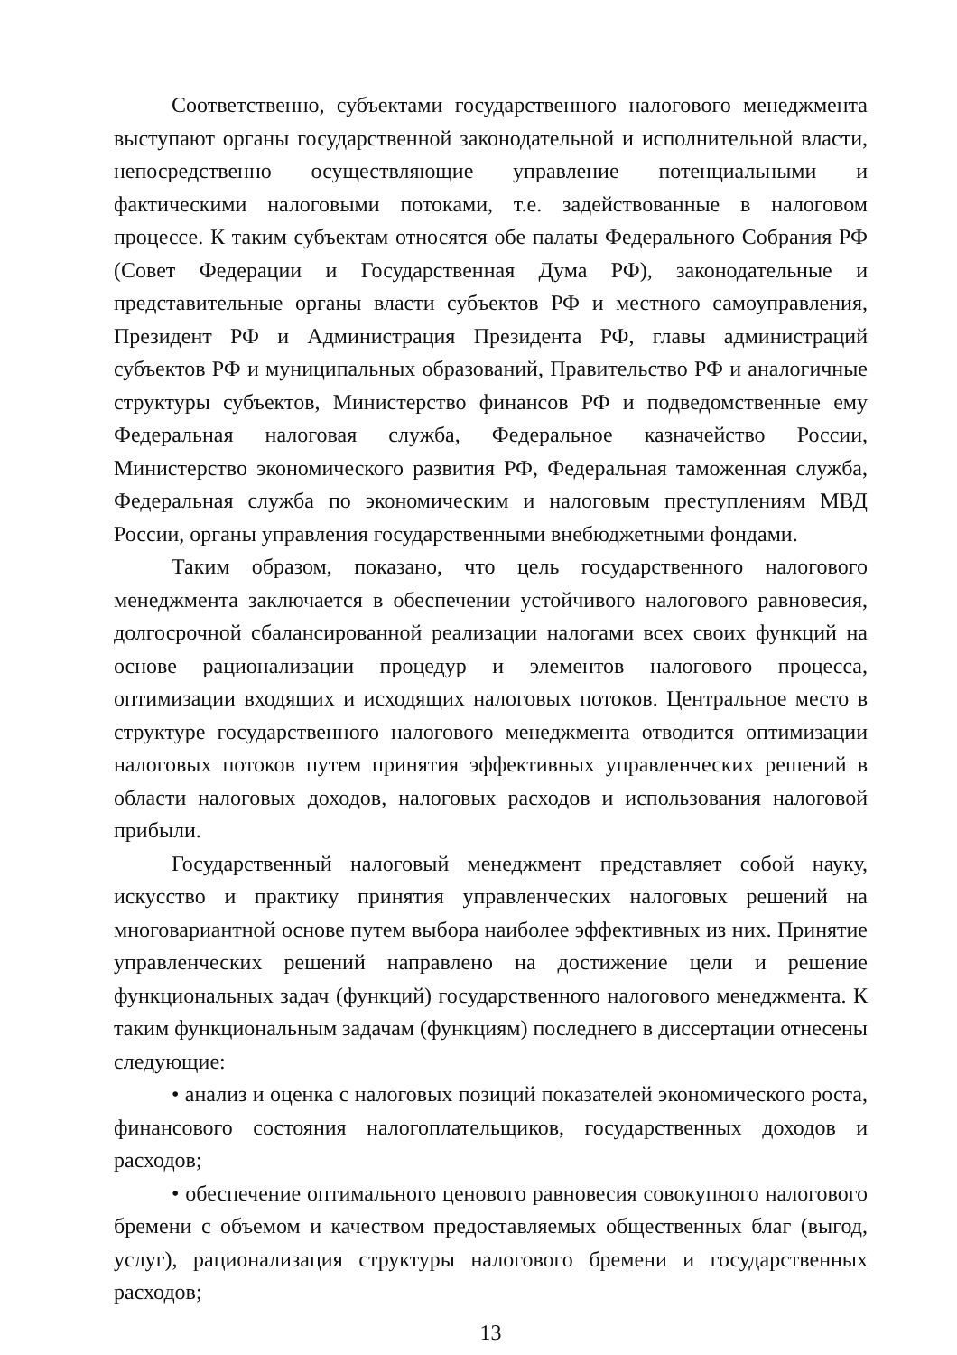Соответственно, субъектами государственного налогового менеджмента выступают органы государственной законодательной и исполнительной власти, непосредственно осуществляющие управление потенциальными и фактическими налоговыми потоками, т.е. задействованные в налоговом процессе. К таким субъектам относятся обе палаты Федерального Собрания РФ (Совет Федерации и Государственная Дума РФ), законодательные и представительные органы власти субъектов РФ и местного самоуправления, Президент РФ и Администрация Президента РФ, главы администраций субъектов РФ и муниципальных образований, Правительство РФ и аналогичные структуры субъектов, Министерство финансов РФ и подведомственные ему Федеральная налоговая служба, Федеральное казначейство России, Министерство экономического развития РФ, Федеральная таможенная служба, Федеральная служба по экономическим и налоговым преступлениям МВД России, органы управления государственными внебюджетными фондами.
Таким образом, показано, что цель государственного налогового менеджмента заключается в обеспечении устойчивого налогового равновесия, долгосрочной сбалансированной реализации налогами всех своих функций на основе рационализации процедур и элементов налогового процесса, оптимизации входящих и исходящих налоговых потоков. Центральное место в структуре государственного налогового менеджмента отводится оптимизации налоговых потоков путем принятия эффективных управленческих решений в области налоговых доходов, налоговых расходов и использования налоговой прибыли.
Государственный налоговый менеджмент представляет собой науку, искусство и практику принятия управленческих налоговых решений на многовариантной основе путем выбора наиболее эффективных из них. Принятие управленческих решений направлено на достижение цели и решение функциональных задач (функций) государственного налогового менеджмента. К таким функциональным задачам (функциям) последнего в диссертации отнесены следующие:
• анализ и оценка с налоговых позиций показателей экономического роста, финансового состояния налогоплательщиков, государственных доходов и расходов;
• обеспечение оптимального ценового равновесия совокупного налогового бремени с объемом и качеством предоставляемых общественных благ (выгод, услуг), рационализация структуры налогового бремени и государственных расходов;
13